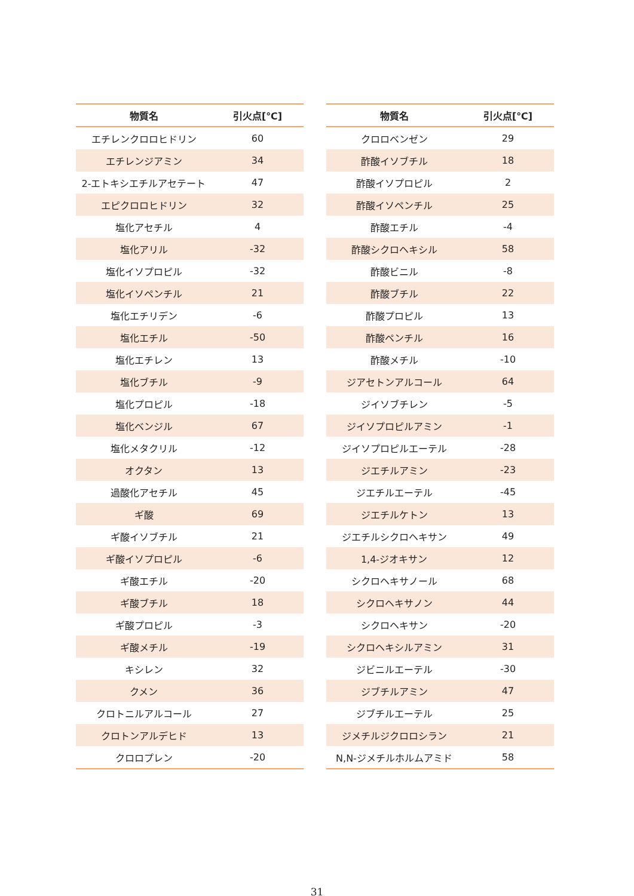| 物質名 | 引火点[℃] |
| --- | --- |
| エチレンクロロヒドリン | 60 |
| エチレンジアミン | 34 |
| 2-エトキシエチルアセテート | 47 |
| エピクロロヒドリン | 32 |
| 塩化アセチル | 4 |
| 塩化アリル | -32 |
| 塩化イソプロピル | -32 |
| 塩化イソペンチル | 21 |
| 塩化エチリデン | -6 |
| 塩化エチル | -50 |
| 塩化エチレン | 13 |
| 塩化ブチル | -9 |
| 塩化プロピル | -18 |
| 塩化ベンジル | 67 |
| 塩化メタクリル | -12 |
| オクタン | 13 |
| 過酸化アセチル | 45 |
| ギ酸 | 69 |
| ギ酸イソブチル | 21 |
| ギ酸イソプロピル | -6 |
| ギ酸エチル | -20 |
| ギ酸ブチル | 18 |
| ギ酸プロピル | -3 |
| ギ酸メチル | -19 |
| キシレン | 32 |
| クメン | 36 |
| クロトニルアルコール | 27 |
| クロトンアルデヒド | 13 |
| クロロプレン | -20 |
| 物質名 | 引火点[℃] |
| --- | --- |
| クロロベンゼン | 29 |
| 酢酸イソブチル | 18 |
| 酢酸イソプロピル | 2 |
| 酢酸イソペンチル | 25 |
| 酢酸エチル | -4 |
| 酢酸シクロヘキシル | 58 |
| 酢酸ビニル | -8 |
| 酢酸ブチル | 22 |
| 酢酸プロピル | 13 |
| 酢酸ペンチル | 16 |
| 酢酸メチル | -10 |
| ジアセトンアルコール | 64 |
| ジイソブチレン | -5 |
| ジイソプロピルアミン | -1 |
| ジイソプロピルエーテル | -28 |
| ジエチルアミン | -23 |
| ジエチルエーテル | -45 |
| ジエチルケトン | 13 |
| ジエチルシクロヘキサン | 49 |
| 1,4-ジオキサン | 12 |
| シクロヘキサノール | 68 |
| シクロヘキサノン | 44 |
| シクロヘキサン | -20 |
| シクロヘキシルアミン | 31 |
| ジビニルエーテル | -30 |
| ジブチルアミン | 47 |
| ジブチルエーテル | 25 |
| ジメチルジクロロシラン | 21 |
| N,N-ジメチルホルムアミド | 58 |
31